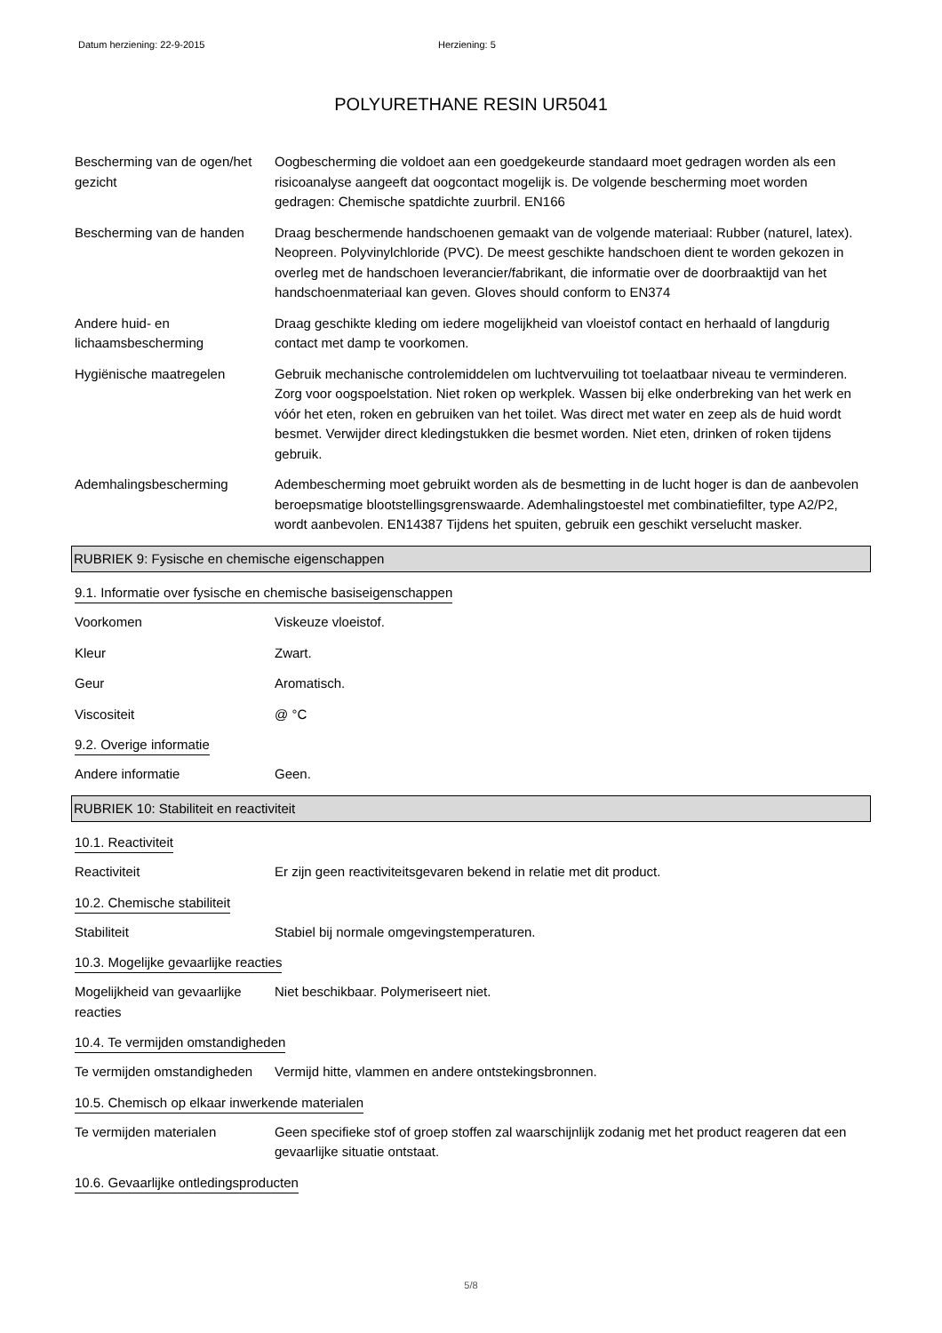Datum herziening: 22-9-2015 Herziening: 5
POLYURETHANE RESIN UR5041
Bescherming van de ogen/het gezicht
Oogbescherming die voldoet aan een goedgekeurde standaard moet gedragen worden als een risicoanalyse aangeeft dat oogcontact mogelijk is. De volgende bescherming moet worden gedragen: Chemische spatdichte zuurbril. EN166
Bescherming van de handen Draag beschermende handschoenen gemaakt van de volgende materiaal: Rubber (naturel, latex). Neopreen. Polyvinylchloride (PVC). De meest geschikte handschoen dient te worden gekozen in overleg met de handschoen leverancier/fabrikant, die informatie over de doorbraaktijd van het handschoenmateriaal kan geven. Gloves should conform to EN374
Andere huid- en lichaamsbescherming
Draag geschikte kleding om iedere mogelijkheid van vloeistof contact en herhaald of langdurig contact met damp te voorkomen.
Hygiënische maatregelen Gebruik mechanische controlemiddelen om luchtvervuiling tot toelaatbaar niveau te verminderen. Zorg voor oogspoelstation. Niet roken op werkplek. Wassen bij elke onderbreking van het werk en vóór het eten, roken en gebruiken van het toilet. Was direct met water en zeep als de huid wordt besmet. Verwijder direct kledingstukken die besmet worden. Niet eten, drinken of roken tijdens gebruik.
Ademhalingsbescherming Adembescherming moet gebruikt worden als de besmetting in de lucht hoger is dan de aanbevolen beroepsmatige blootstellingsgrenswaarde. Ademhalingstoestel met combinatiefilter, type A2/P2, wordt aanbevolen. EN14387 Tijdens het spuiten, gebruik een geschikt verselucht masker.
RUBRIEK 9: Fysische en chemische eigenschappen
9.1. Informatie over fysische en chemische basiseigenschappen
Voorkomen Viskeuze vloeistof.
Kleur Zwart.
Geur Aromatisch.
Viscositeit @ °C
9.2. Overige informatie
Andere informatie Geen.
RUBRIEK 10: Stabiliteit en reactiviteit
10.1. Reactiviteit
Reactiviteit Er zijn geen reactiviteitsgevaren bekend in relatie met dit product.
10.2. Chemische stabiliteit
Stabiliteit Stabiel bij normale omgevingstemperaturen.
10.3. Mogelijke gevaarlijke reacties
Mogelijkheid van gevaarlijke reacties
Niet beschikbaar. Polymeriseert niet.
10.4. Te vermijden omstandigheden
Te vermijden omstandigheden
Vermijd hitte, vlammen en andere ontstekingsbronnen.
10.5. Chemisch op elkaar inwerkende materialen
Te vermijden materialen Geen specifieke stof of groep stoffen zal waarschijnlijk zodanig met het product reageren dat een gevaarlijke situatie ontstaat.
10.6. Gevaarlijke ontledingsproducten
5/8